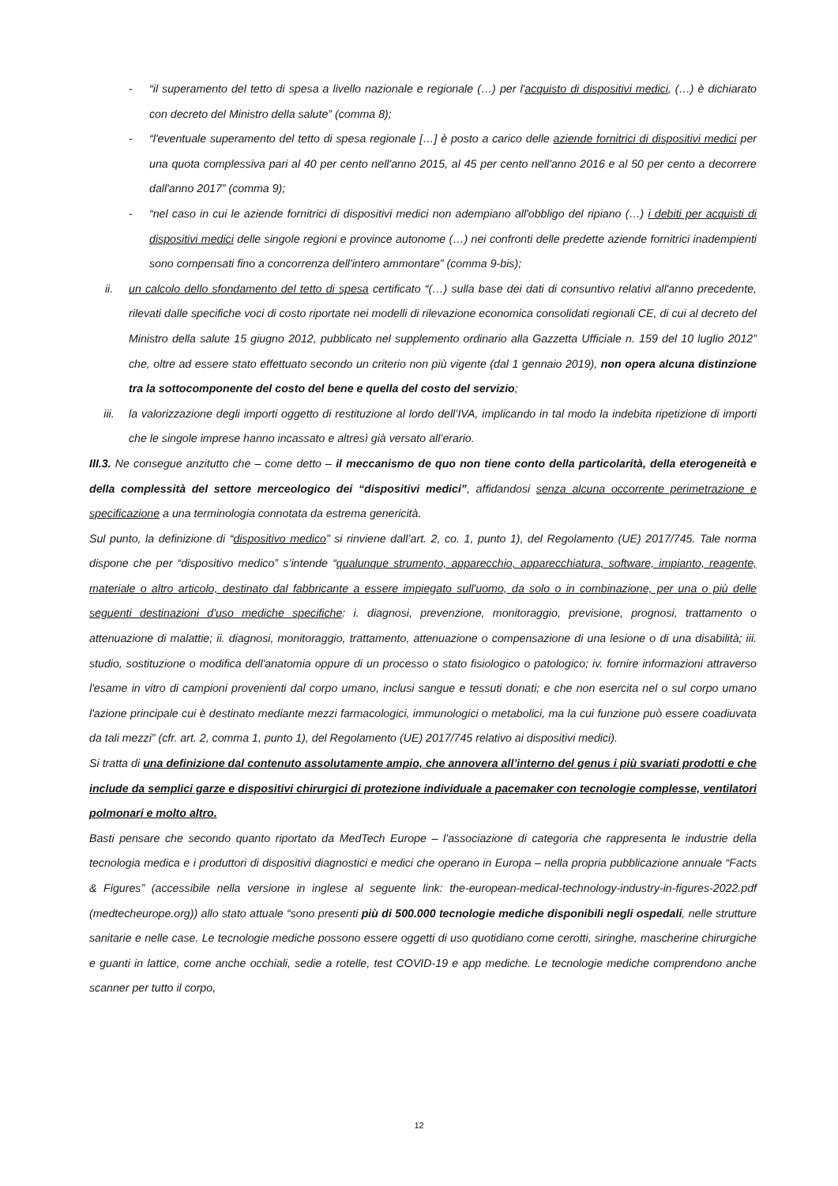- “il superamento del tetto di spesa a livello nazionale e regionale (…) per l'acquisto di dispositivi medici, (…) è dichiarato con decreto del Ministro della salute” (comma 8);
- “l'eventuale superamento del tetto di spesa regionale […] è posto a carico delle aziende fornitrici di dispositivi medici per una quota complessiva pari al 40 per cento nell'anno 2015, al 45 per cento nell'anno 2016 e al 50 per cento a decorrere dall'anno 2017” (comma 9);
- “nel caso in cui le aziende fornitrici di dispositivi medici non adempiano all'obbligo del ripiano (…) i debiti per acquisti di dispositivi medici delle singole regioni e province autonome (…) nei confronti delle predette aziende fornitrici inadempienti sono compensati fino a concorrenza dell'intero ammontare” (comma 9-bis);
ii. un calcolo dello sfondamento del tetto di spesa certificato “(…) sulla base dei dati di consuntivo relativi all'anno precedente, rilevati dalle specifiche voci di costo riportate nei modelli di rilevazione economica consolidati regionali CE, di cui al decreto del Ministro della salute 15 giugno 2012, pubblicato nel supplemento ordinario alla Gazzetta Ufficiale n. 159 del 10 luglio 2012” che, oltre ad essere stato effettuato secondo un criterio non più vigente (dal 1 gennaio 2019), non opera alcuna distinzione tra la sottocomponente del costo del bene e quella del costo del servizio;
iii. la valorizzazione degli importi oggetto di restituzione al lordo dell’IVA, implicando in tal modo la indebita ripetizione di importi che le singole imprese hanno incassato e altresì già versato all’erario.
III.3. Ne consegue anzitutto che – come detto – il meccanismo de quo non tiene conto della particolarità, della eterogeneità e della complessità del settore merceologico dei “dispositivi medici”, affidandosi senza alcuna occorrente perimetrazione e specificazione a una terminologia connotata da estrema genericità.
Sul punto, la definizione di “dispositivo medico” si rinviene dall’art. 2, co. 1, punto 1), del Regolamento (UE) 2017/745. Tale norma dispone che per “dispositivo medico” s’intende “qualunque strumento, apparecchio, apparecchiatura, software, impianto, reagente, materiale o altro articolo, destinato dal fabbricante a essere impiegato sull'uomo, da solo o in combinazione, per una o più delle seguenti destinazioni d'uso mediche specifiche: i. diagnosi, prevenzione, monitoraggio, previsione, prognosi, trattamento o attenuazione di malattie; ii. diagnosi, monitoraggio, trattamento, attenuazione o compensazione di una lesione o di una disabilità; iii. studio, sostituzione o modifica dell'anatomia oppure di un processo o stato fisiologico o patologico; iv. fornire informazioni attraverso l'esame in vitro di campioni provenienti dal corpo umano, inclusi sangue e tessuti donati; e che non esercita nel o sul corpo umano l'azione principale cui è destinato mediante mezzi farmacologici, immunologici o metabolici, ma la cui funzione può essere coadiuvata da tali mezzi” (cfr. art. 2, comma 1, punto 1), del Regolamento (UE) 2017/745 relativo ai dispositivi medici).
Si tratta di una definizione dal contenuto assolutamente ampio, che annovera all’interno del genus i più svariati prodotti e che include da semplici garze e dispositivi chirurgici di protezione individuale a pacemaker con tecnologie complesse, ventilatori polmonari e molto altro.
Basti pensare che secondo quanto riportato da MedTech Europe – l’associazione di categoria che rappresenta le industrie della tecnologia medica e i produttori di dispositivi diagnostici e medici che operano in Europa – nella propria pubblicazione annuale “Facts & Figures” (accessibile nella versione in inglese al seguente link: the-european-medical-technology-industry-in-figures-2022.pdf (medtecheurope.org)) allo stato attuale “sono presenti più di 500.000 tecnologie mediche disponibili negli ospedali, nelle strutture sanitarie e nelle case. Le tecnologie mediche possono essere oggetti di uso quotidiano come cerotti, siringhe, mascherine chirurgiche e guanti in lattice, come anche occhiali, sedie a rotelle, test COVID-19 e app mediche. Le tecnologie mediche comprendono anche scanner per tutto il corpo,
12